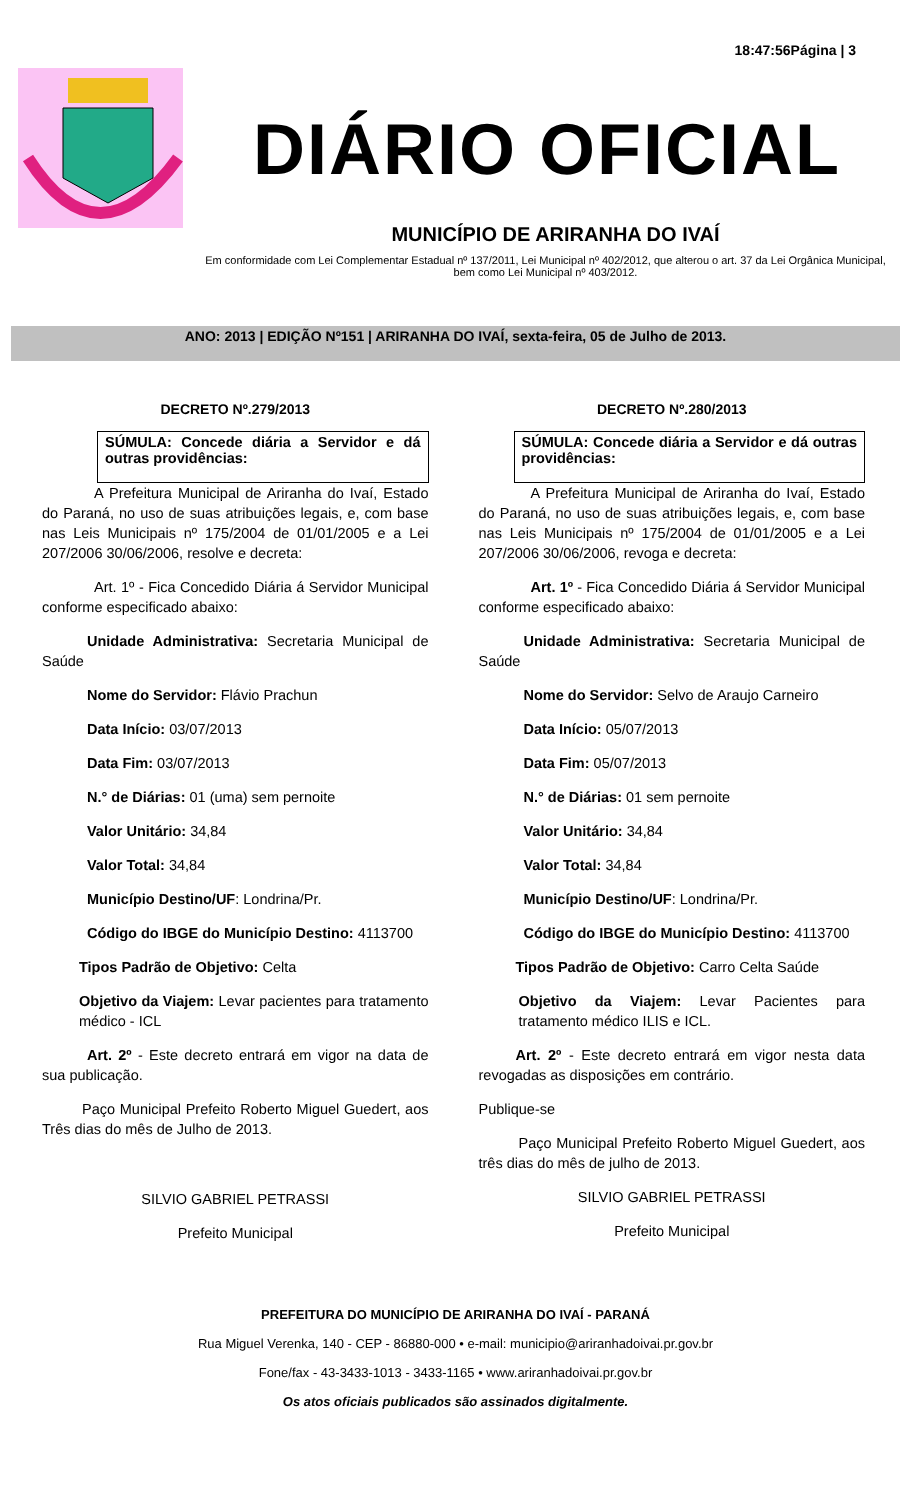18:47:56Página | 3
DIÁRIO OFICIAL
MUNICÍPIO DE ARIRANHA DO IVAÍ
Em conformidade com Lei Complementar Estadual nº 137/2011, Lei Municipal nº 402/2012, que alterou o art. 37 da Lei Orgânica Municipal, bem como Lei Municipal nº 403/2012.
ANO: 2013 | EDIÇÃO Nº151 | ARIRANHA DO IVAÍ, sexta-feira, 05 de Julho de 2013.
DECRETO Nº.279/2013
SÚMULA: Concede diária a Servidor e dá outras providências:
A Prefeitura Municipal de Ariranha do Ivaí, Estado do Paraná, no uso de suas atribuições legais, e, com base nas Leis Municipais nº 175/2004 de 01/01/2005 e a Lei 207/2006 30/06/2006, resolve e decreta:
Art. 1º - Fica Concedido Diária á Servidor Municipal conforme especificado abaixo:
Unidade Administrativa: Secretaria Municipal de Saúde
Nome do Servidor: Flávio Prachun
Data Início: 03/07/2013
Data Fim: 03/07/2013
N.° de Diárias: 01 (uma) sem pernoite
Valor Unitário: 34,84
Valor Total: 34,84
Município Destino/UF: Londrina/Pr.
Código do IBGE do Município Destino: 4113700
Tipos Padrão de Objetivo: Celta
Objetivo da Viajem: Levar pacientes para tratamento médico - ICL
Art. 2º - Este decreto entrará em vigor na data de sua publicação.
Paço Municipal Prefeito Roberto Miguel Guedert, aos Três dias do mês de Julho de 2013.
SILVIO GABRIEL PETRASSI
Prefeito Municipal
DECRETO Nº.280/2013
SÚMULA: Concede diária a Servidor e dá outras providências:
A Prefeitura Municipal de Ariranha do Ivaí, Estado do Paraná, no uso de suas atribuições legais, e, com base nas Leis Municipais nº 175/2004 de 01/01/2005 e a Lei 207/2006 30/06/2006, revoga e decreta:
Art. 1º - Fica Concedido Diária á Servidor Municipal conforme especificado abaixo:
Unidade Administrativa: Secretaria Municipal de Saúde
Nome do Servidor: Selvo de Araujo Carneiro
Data Início: 05/07/2013
Data Fim: 05/07/2013
N.° de Diárias: 01 sem pernoite
Valor Unitário: 34,84
Valor Total: 34,84
Município Destino/UF: Londrina/Pr.
Código do IBGE do Município Destino: 4113700
Tipos Padrão de Objetivo: Carro Celta Saúde
Objetivo da Viajem: Levar Pacientes para tratamento médico ILIS e ICL.
Art. 2º - Este decreto entrará em vigor nesta data revogadas as disposições em contrário.
Publique-se
Paço Municipal Prefeito Roberto Miguel Guedert, aos três dias do mês de julho de 2013.
SILVIO GABRIEL PETRASSI
Prefeito Municipal
PREFEITURA DO MUNICÍPIO DE ARIRANHA DO IVAÍ - PARANÁ
Rua Miguel Verenka, 140 - CEP - 86880-000 • e-mail: municipio@ariranhadoivai.pr.gov.br
Fone/fax - 43-3433-1013 - 3433-1165 • www.ariranhadoivai.pr.gov.br
Os atos oficiais publicados são assinados digitalmente.